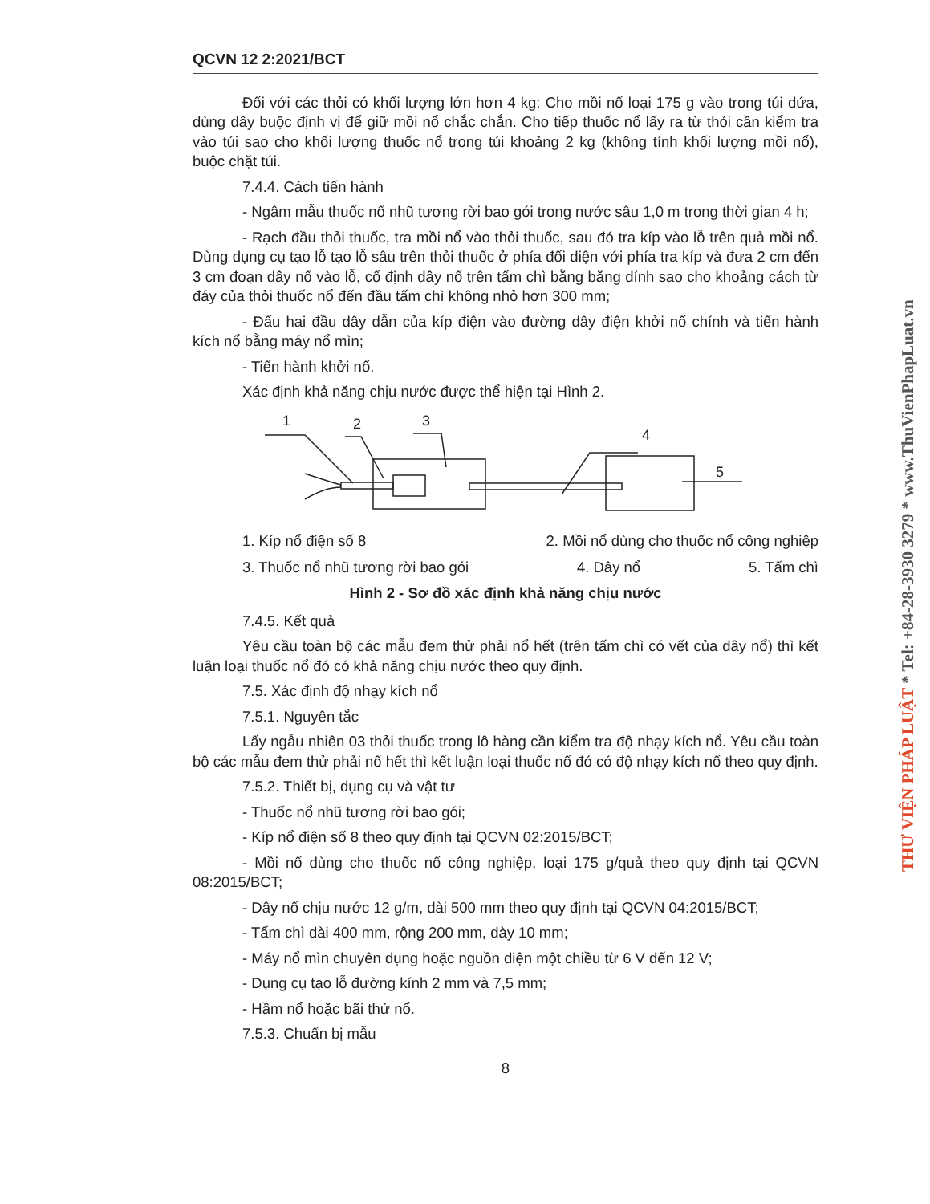QCVN 12 2:2021/BCT
Đối với các thỏi có khối lượng lớn hơn 4 kg: Cho mồi nổ loại 175 g vào trong túi dứa, dùng dây buộc định vị để giữ mồi nổ chắc chắn. Cho tiếp thuốc nổ lấy ra từ thỏi cần kiểm tra vào túi sao cho khối lượng thuốc nổ trong túi khoảng 2 kg (không tính khối lượng mồi nổ), buộc chặt túi.
7.4.4. Cách tiến hành
- Ngâm mẫu thuốc nổ nhũ tương rời bao gói trong nước sâu 1,0 m trong thời gian 4 h;
- Rạch đầu thỏi thuốc, tra mồi nổ vào thỏi thuốc, sau đó tra kíp vào lỗ trên quả mồi nổ. Dùng dụng cụ tạo lỗ tạo lỗ sâu trên thỏi thuốc ở phía đối diện với phía tra kíp và đưa 2 cm đến 3 cm đoạn dây nổ vào lỗ, cố định dây nổ trên tấm chì bằng băng dính sao cho khoảng cách từ đáy của thỏi thuốc nổ đến đầu tấm chì không nhỏ hơn 300 mm;
- Đấu hai đầu dây dẫn của kíp điện vào đường dây điện khởi nổ chính và tiến hành kích nổ bằng máy nổ mìn;
- Tiến hành khởi nổ.
Xác định khả năng chịu nước được thể hiện tại Hình 2.
1
2
3
4
5
1. Kíp nổ điện số 8 2. Mồi nổ dùng cho thuốc nổ công nghiệp
3. Thuốc nổ nhũ tương rời bao gói 4. Dây nổ 5. Tấm chì
Hình 2 - Sơ đồ xác định khả năng chịu nước
7.4.5. Kết quả
Yêu cầu toàn bộ các mẫu đem thử phải nổ hết (trên tấm chì có vết của dây nổ) thì kết luận loại thuốc nổ đó có khả năng chịu nước theo quy định.
7.5. Xác định độ nhạy kích nổ
7.5.1. Nguyên tắc
Lấy ngẫu nhiên 03 thỏi thuốc trong lô hàng cần kiểm tra độ nhạy kích nổ. Yêu cầu toàn bộ các mẫu đem thử phải nổ hết thì kết luận loại thuốc nổ đó có độ nhạy kích nổ theo quy định.
7.5.2. Thiết bị, dụng cụ và vật tư
- Thuốc nổ nhũ tương rời bao gói;
- Kíp nổ điện số 8 theo quy định tại QCVN 02:2015/BCT;
- Mồi nổ dùng cho thuốc nổ công nghiệp, loại 175 g/quả theo quy định tại QCVN 08:2015/BCT;
- Dây nổ chịu nước 12 g/m, dài 500 mm theo quy định tại QCVN 04:2015/BCT;
- Tấm chì dài 400 mm, rộng 200 mm, dày 10 mm;
- Máy nổ mìn chuyên dụng hoặc nguồn điện một chiều từ 6 V đến 12 V;
- Dụng cụ tạo lỗ đường kính 2 mm và 7,5 mm;
- Hầm nổ hoặc bãi thử nổ.
7.5.3. Chuẩn bị mẫu
8
THƯ VIỆN PHÁP LUẬT * Tel: +84-28-3930 3279 * www.ThuVienPhapLuat.vn